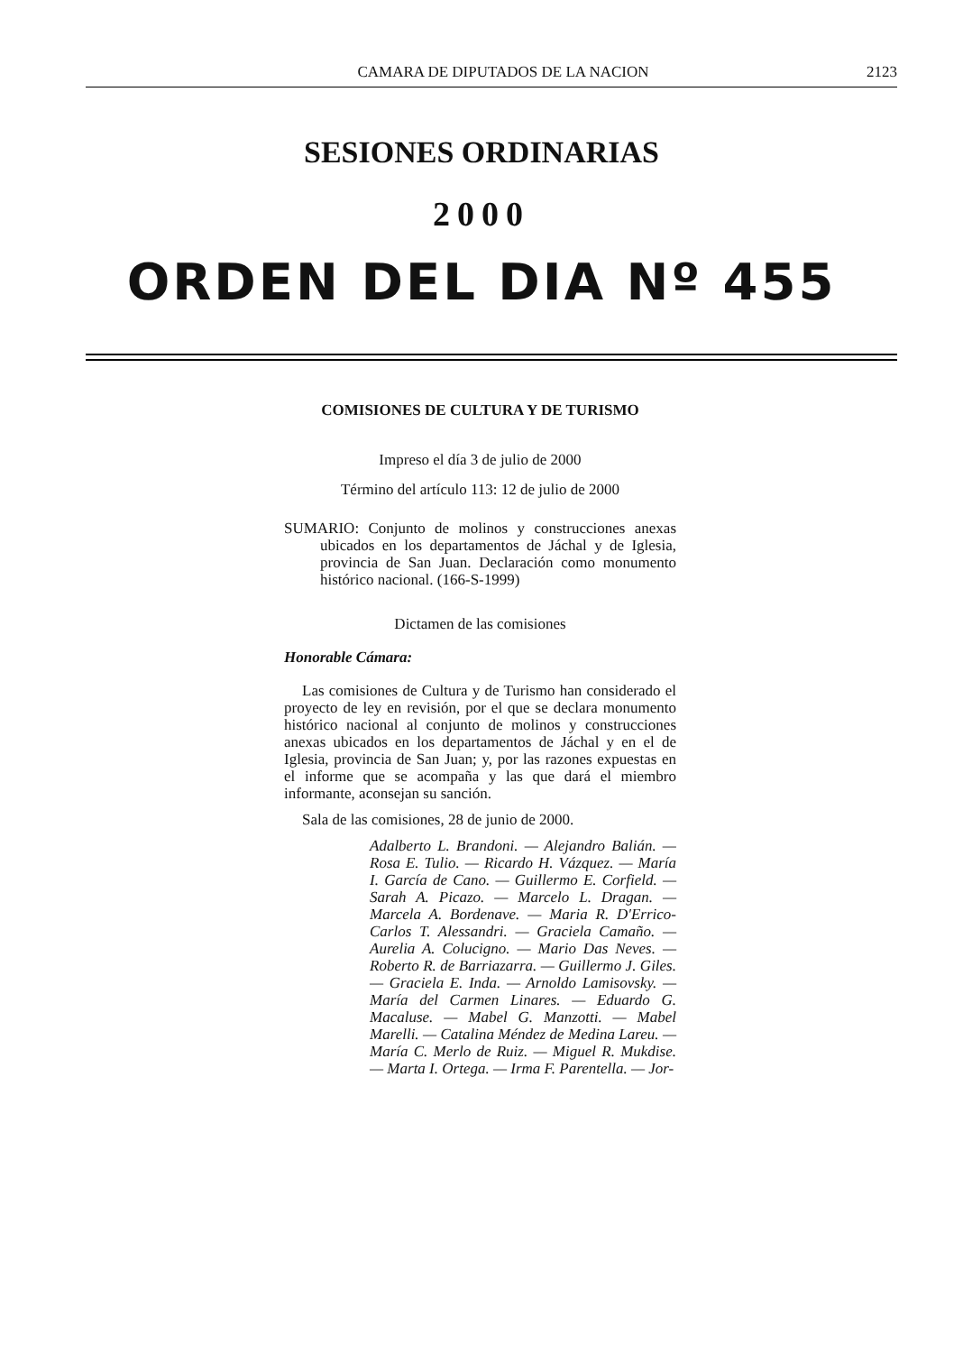CAMARA DE DIPUTADOS DE LA NACION 2123
SESIONES ORDINARIAS
2000
ORDEN DEL DIA Nº 455
COMISIONES DE CULTURA Y DE TURISMO
Impreso el día 3 de julio de 2000
Término del artículo 113: 12 de julio de 2000
SUMARIO: Conjunto de molinos y construcciones anexas ubicados en los departamentos de Jáchal y de Iglesia, provincia de San Juan. Declaración como monumento histórico nacional. (166-S-1999)
Dictamen de las comisiones
Honorable Cámara:
Las comisiones de Cultura y de Turismo han considerado el proyecto de ley en revisión, por el que se declara monumento histórico nacional al conjunto de molinos y construcciones anexas ubicados en los departamentos de Jáchal y en el de Iglesia, provincia de San Juan; y, por las razones expuestas en el informe que se acompaña y las que dará el miembro informante, aconsejan su sanción.
Sala de las comisiones, 28 de junio de 2000.
Adalberto L. Brandoni. — Alejandro Balián. — Rosa E. Tulio. — Ricardo H. Vázquez. — María I. García de Cano. — Guillermo E. Corfield. — Sarah A. Picazo. — Marcelo L. Dragan. — Marcela A. Bordenave. — Maria R. D'Errico- Carlos T. Alessandri. — Graciela Camaño. — Aurelia A. Colucigno. — Mario Das Neves. — Roberto R. de Barriazarra. — Guillermo J. Giles. — Graciela E. Inda. — Arnoldo Lamisovsky. — María del Carmen Linares. — Eduardo G. Macaluse. — Mabel G. Manzotti. — Mabel Marelli. — Catalina Méndez de Medina Lareu. — María C. Merlo de Ruiz. — Miguel R. Mukdise. — Marta I. Ortega. — Irma F. Parentella. — Jor-